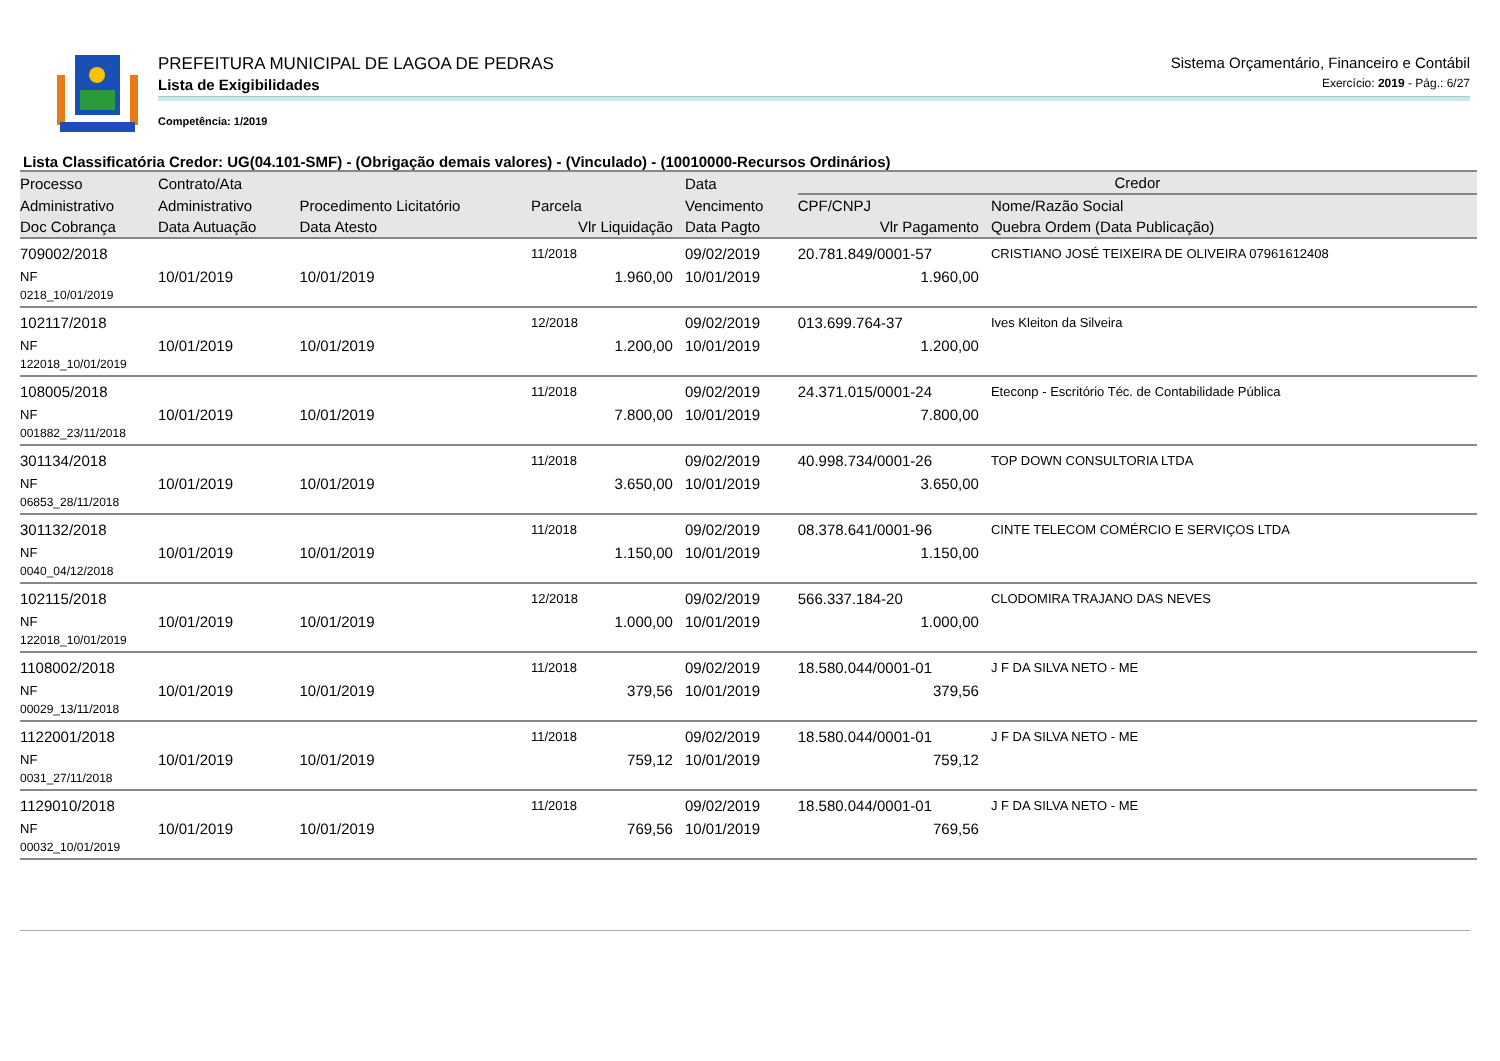PREFEITURA MUNICIPAL DE LAGOA DE PEDRAS Sistema Orçamentário, Financeiro e Contábil
Lista de Exigibilidades Exercício: 2019 - Pág.: 6/27
Competência: 1/2019
Lista Classificatória Credor: UG(04.101-SMF) - (Obrigação demais valores) - (Vinculado) - (10010000-Recursos Ordinários)
| Processo | Contrato/Ata | | | Data | Credor | |
| --- | --- | --- | --- | --- | --- | --- |
| Administrativo | Administrativo | Procedimento Licitatório | Parcela | Vencimento | CPF/CNPJ | Nome/Razão Social |
| Doc Cobrança | Data Autuação | Data Atesto | Vlr Liquidação | Data Pagto | Vlr Pagamento | Quebra Ordem (Data Publicação) |
| 709002/2018 | | | 11/2018 | 09/02/2019 | 20.781.849/0001-57 | CRISTIANO JOSÉ TEIXEIRA DE OLIVEIRA 07961612408 |
| NF | 10/01/2019 | 10/01/2019 | 1.960,00 | 10/01/2019 | 1.960,00 | |
| 0218_10/01/2019 | | | | | | |
| 102117/2018 | | | 12/2018 | 09/02/2019 | 013.699.764-37 | Ives Kleiton da Silveira |
| NF | 10/01/2019 | 10/01/2019 | 1.200,00 | 10/01/2019 | 1.200,00 | |
| 122018_10/01/2019 | | | | | | |
| 108005/2018 | | | 11/2018 | 09/02/2019 | 24.371.015/0001-24 | Eteconp - Escritório Téc. de Contabilidade Pública |
| NF | 10/01/2019 | 10/01/2019 | 7.800,00 | 10/01/2019 | 7.800,00 | |
| 001882_23/11/2018 | | | | | | |
| 301134/2018 | | | 11/2018 | 09/02/2019 | 40.998.734/0001-26 | TOP DOWN CONSULTORIA LTDA |
| NF | 10/01/2019 | 10/01/2019 | 3.650,00 | 10/01/2019 | 3.650,00 | |
| 06853_28/11/2018 | | | | | | |
| 301132/2018 | | | 11/2018 | 09/02/2019 | 08.378.641/0001-96 | CINTE TELECOM COMÉRCIO E SERVIÇOS LTDA |
| NF | 10/01/2019 | 10/01/2019 | 1.150,00 | 10/01/2019 | 1.150,00 | |
| 0040_04/12/2018 | | | | | | |
| 102115/2018 | | | 12/2018 | 09/02/2019 | 566.337.184-20 | CLODOMIRA TRAJANO DAS NEVES |
| NF | 10/01/2019 | 10/01/2019 | 1.000,00 | 10/01/2019 | 1.000,00 | |
| 122018_10/01/2019 | | | | | | |
| 1108002/2018 | | | 11/2018 | 09/02/2019 | 18.580.044/0001-01 | J F DA SILVA NETO - ME |
| NF | 10/01/2019 | 10/01/2019 | 379,56 | 10/01/2019 | 379,56 | |
| 00029_13/11/2018 | | | | | | |
| 1122001/2018 | | | 11/2018 | 09/02/2019 | 18.580.044/0001-01 | J F DA SILVA NETO - ME |
| NF | 10/01/2019 | 10/01/2019 | 759,12 | 10/01/2019 | 759,12 | |
| 0031_27/11/2018 | | | | | | |
| 1129010/2018 | | | 11/2018 | 09/02/2019 | 18.580.044/0001-01 | J F DA SILVA NETO - ME |
| NF | 10/01/2019 | 10/01/2019 | 769,56 | 10/01/2019 | 769,56 | |
| 00032_10/01/2019 | | | | | | |